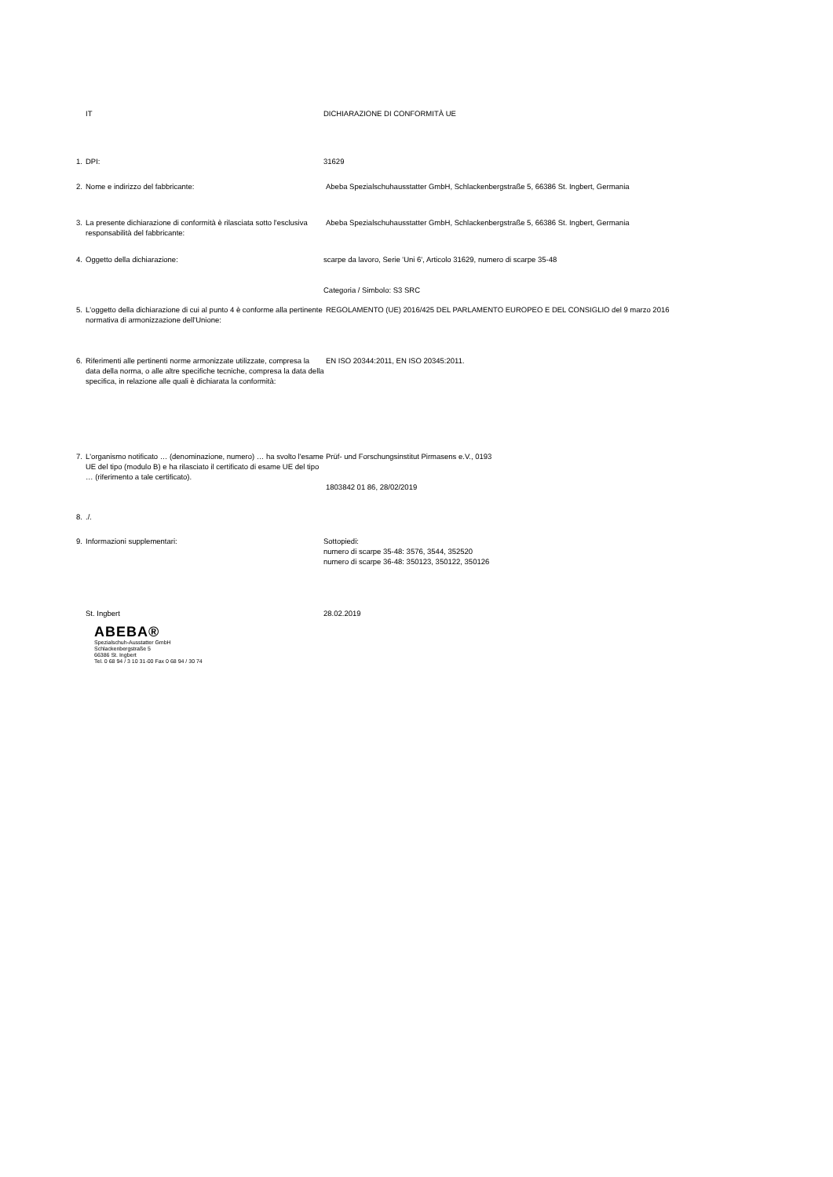IT DICHIARAZIONE DI CONFORMITÀ UE
1. DPI: 31629
2. Nome e indirizzo del fabbricante: Abeba Spezialschuhausstatter GmbH, Schlackenbergstraße 5, 66386 St. Ingbert, Germania
3. La presente dichiarazione di conformità è rilasciata sotto l'esclusiva responsabilità del fabbricante:
Abeba Spezialschuhausstatter GmbH, Schlackenbergstraße 5, 66386 St. Ingbert, Germania
4. Oggetto della dichiarazione: scarpe da lavoro, Serie 'Uni 6', Articolo 31629, numero di scarpe 35-48
Categoria / Simbolo: S3 SRC
5. L'oggetto della dichiarazione di cui al punto 4 è conforme alla pertinente normativa di armonizzazione dell'Unione:
REGOLAMENTO (UE) 2016/425 DEL PARLAMENTO EUROPEO E DEL CONSIGLIO del 9 marzo 2016
6. Riferimenti alle pertinenti norme armonizzate utilizzate, compresa la data della norma, o alle altre specifiche tecniche, compresa la data della specifica, in relazione alle quali è dichiarata la conformità:
EN ISO 20344:2011, EN ISO 20345:2011.
7. L'organismo notificato … (denominazione, numero) … ha svolto l'esame UE del tipo (modulo B) e ha rilasciato il certificato di esame UE del tipo … (riferimento a tale certificato).
Prüf- und Forschungsinstitut Pirmasens e.V., 0193
1803842 01 86, 28/02/2019
8. ./.
9. Informazioni supplementari: Sottopiedi:
numero di scarpe 35-48: 3576, 3544, 352520
numero di scarpe 36-48: 350123, 350122, 350126
St. Ingbert 28.02.2019
ABEBA®
Spezialschuh-Ausstatter GmbH
Schlackenbergstraße 5
66386 St. Ingbert
Tel. 0 68 94 / 3 10 31-00 Fax 0 68 94 / 30 74